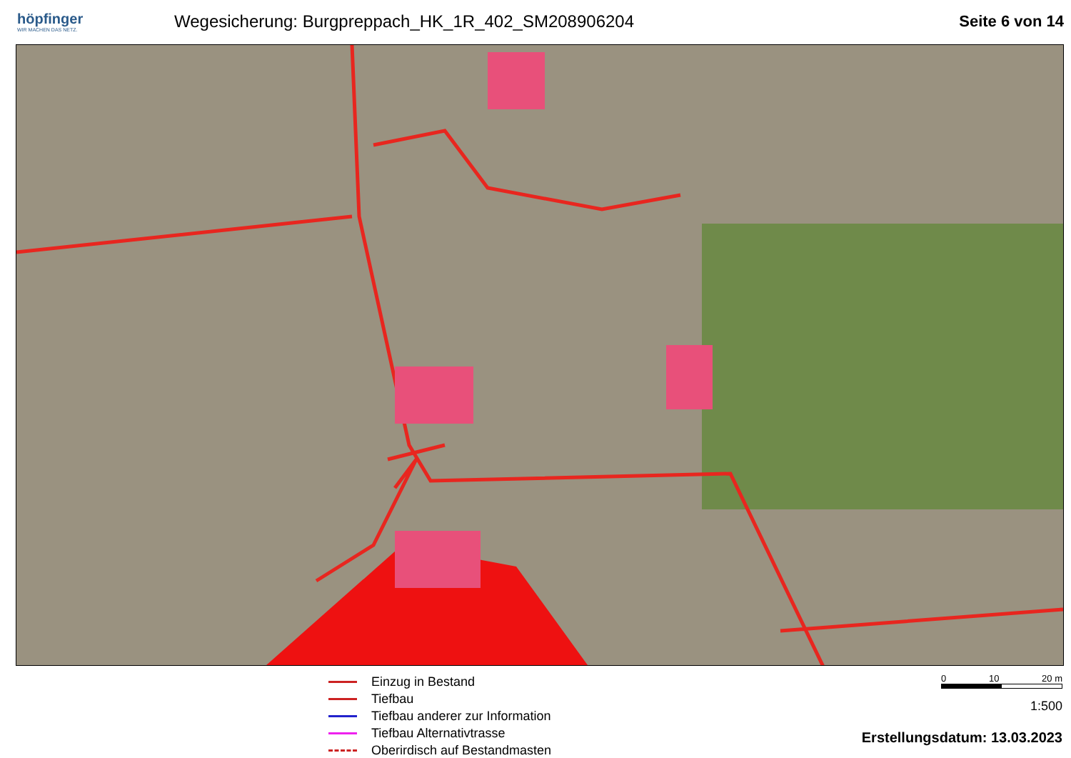höpfinger
WIR MACHEN DAS NETZ.
Wegesicherung: Burgpreppach_HK_1R_402_SM208906204
Seite 6 von 14
Einzug in Bestand
Tiefbau
Tiefbau anderer zur Information
Tiefbau Alternativtrasse
Oberirdisch auf Bestandmasten
0 10 20 m
1:500
Erstellungsdatum: 13.03.2023